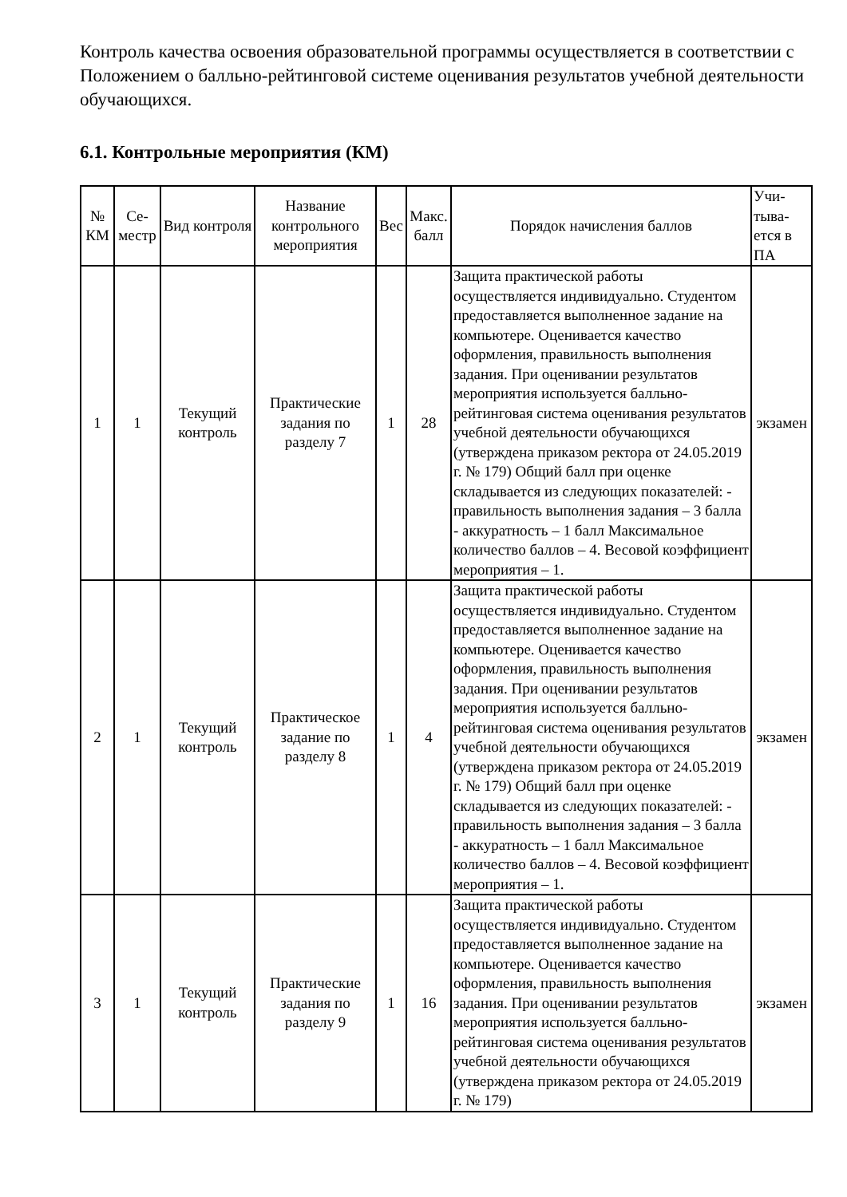Контроль качества освоения образовательной программы осуществляется в соответствии с Положением о балльно-рейтинговой системе оценивания результатов учебной деятельности обучающихся.
6.1. Контрольные мероприятия (КМ)
| № КМ | Се-местр | Вид контроля | Название контрольного мероприятия | Вес | Макс. балл | Порядок начисления баллов | Учи-тыва-ется в ПА |
| --- | --- | --- | --- | --- | --- | --- | --- |
| 1 | 1 | Текущий контроль | Практические задания по разделу 7 | 1 | 28 | Защита практической работы осуществляется индивидуально. Студентом предоставляется выполненное задание на компьютере. Оценивается качество оформления, правильность выполнения задания. При оценивании результатов мероприятия используется балльно-рейтинговая система оценивания результатов учебной деятельности обучающихся (утверждена приказом ректора от 24.05.2019 г. № 179) Общий балл при оценке складывается из следующих показателей: - правильность выполнения задания – 3 балла - аккуратность – 1 балл Максимальное количество баллов – 4. Весовой коэффициент мероприятия – 1. | экзамен |
| 2 | 1 | Текущий контроль | Практическое задание по разделу 8 | 1 | 4 | Защита практической работы осуществляется индивидуально. Студентом предоставляется выполненное задание на компьютере. Оценивается качество оформления, правильность выполнения задания. При оценивании результатов мероприятия используется балльно-рейтинговая система оценивания результатов учебной деятельности обучающихся (утверждена приказом ректора от 24.05.2019 г. № 179) Общий балл при оценке складывается из следующих показателей: - правильность выполнения задания – 3 балла - аккуратность – 1 балл Максимальное количество баллов – 4. Весовой коэффициент мероприятия – 1. | экзамен |
| 3 | 1 | Текущий контроль | Практические задания по разделу 9 | 1 | 16 | Защита практической работы осуществляется индивидуально. Студентом предоставляется выполненное задание на компьютере. Оценивается качество оформления, правильность выполнения задания. При оценивании результатов мероприятия используется балльно-рейтинговая система оценивания результатов учебной деятельности обучающихся (утверждена приказом ректора от 24.05.2019 г. № 179) | экзамен |